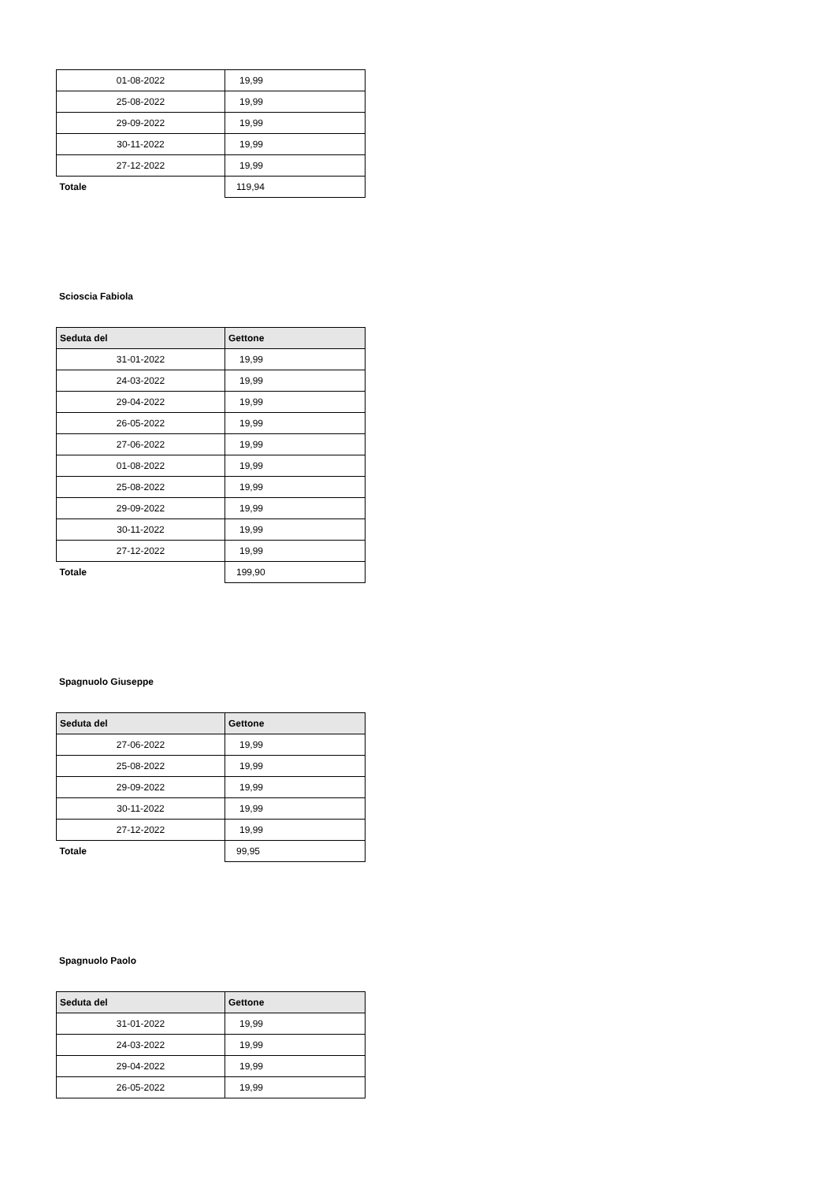| 01-08-2022 | 19,99 |
| 25-08-2022 | 19,99 |
| 29-09-2022 | 19,99 |
| 30-11-2022 | 19,99 |
| 27-12-2022 | 19,99 |
| Totale | 119,94 |
Scioscia Fabiola
| Seduta del | Gettone |
| --- | --- |
| 31-01-2022 | 19,99 |
| 24-03-2022 | 19,99 |
| 29-04-2022 | 19,99 |
| 26-05-2022 | 19,99 |
| 27-06-2022 | 19,99 |
| 01-08-2022 | 19,99 |
| 25-08-2022 | 19,99 |
| 29-09-2022 | 19,99 |
| 30-11-2022 | 19,99 |
| 27-12-2022 | 19,99 |
| Totale | 199,90 |
Spagnuolo Giuseppe
| Seduta del | Gettone |
| --- | --- |
| 27-06-2022 | 19,99 |
| 25-08-2022 | 19,99 |
| 29-09-2022 | 19,99 |
| 30-11-2022 | 19,99 |
| 27-12-2022 | 19,99 |
| Totale | 99,95 |
Spagnuolo Paolo
| Seduta del | Gettone |
| --- | --- |
| 31-01-2022 | 19,99 |
| 24-03-2022 | 19,99 |
| 29-04-2022 | 19,99 |
| 26-05-2022 | 19,99 |